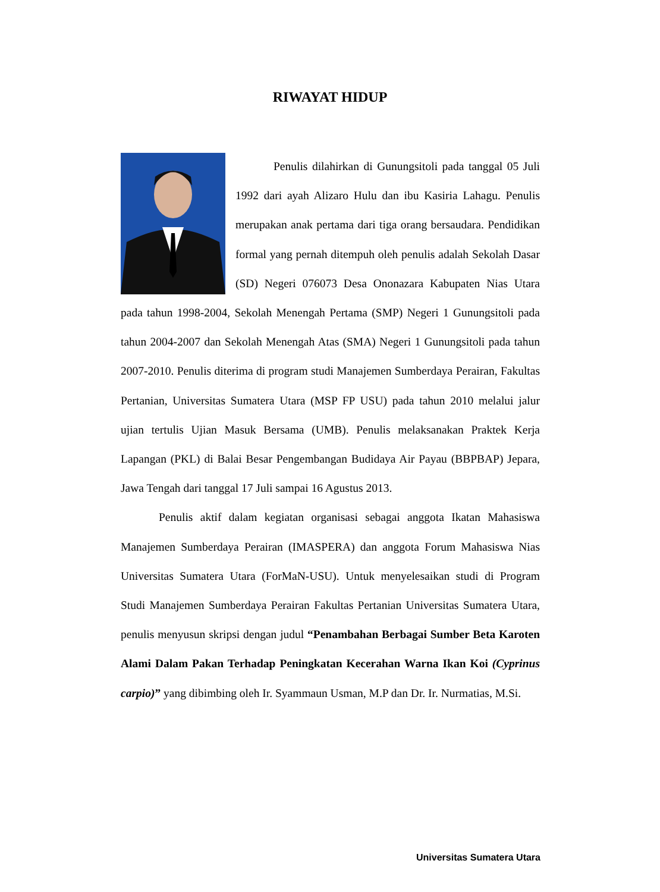RIWAYAT HIDUP
Penulis dilahirkan di Gunungsitoli pada tanggal 05 Juli 1992 dari ayah Alizaro Hulu dan ibu Kasiria Lahagu. Penulis merupakan anak pertama dari tiga orang bersaudara. Pendidikan formal yang pernah ditempuh oleh penulis adalah Sekolah Dasar (SD) Negeri 076073 Desa Ononazara Kabupaten Nias Utara pada tahun 1998-2004, Sekolah Menengah Pertama (SMP) Negeri 1 Gunungsitoli pada tahun 2004-2007 dan Sekolah Menengah Atas (SMA) Negeri 1 Gunungsitoli pada tahun 2007-2010. Penulis diterima di program studi Manajemen Sumberdaya Perairan, Fakultas Pertanian, Universitas Sumatera Utara (MSP FP USU) pada tahun 2010 melalui jalur ujian tertulis Ujian Masuk Bersama (UMB). Penulis melaksanakan Praktek Kerja Lapangan (PKL) di Balai Besar Pengembangan Budidaya Air Payau (BBPBAP) Jepara, Jawa Tengah dari tanggal 17 Juli sampai 16 Agustus 2013.
Penulis aktif dalam kegiatan organisasi sebagai anggota Ikatan Mahasiswa Manajemen Sumberdaya Perairan (IMASPERA) dan anggota Forum Mahasiswa Nias Universitas Sumatera Utara (ForMaN-USU). Untuk menyelesaikan studi di Program Studi Manajemen Sumberdaya Perairan Fakultas Pertanian Universitas Sumatera Utara, penulis menyusun skripsi dengan judul “Penambahan Berbagai Sumber Beta Karoten Alami Dalam Pakan Terhadap Peningkatan Kecerahan Warna Ikan Koi (Cyprinus carpio)” yang dibimbing oleh Ir. Syammaun Usman, M.P dan Dr. Ir. Nurmatias, M.Si.
Universitas Sumatera Utara